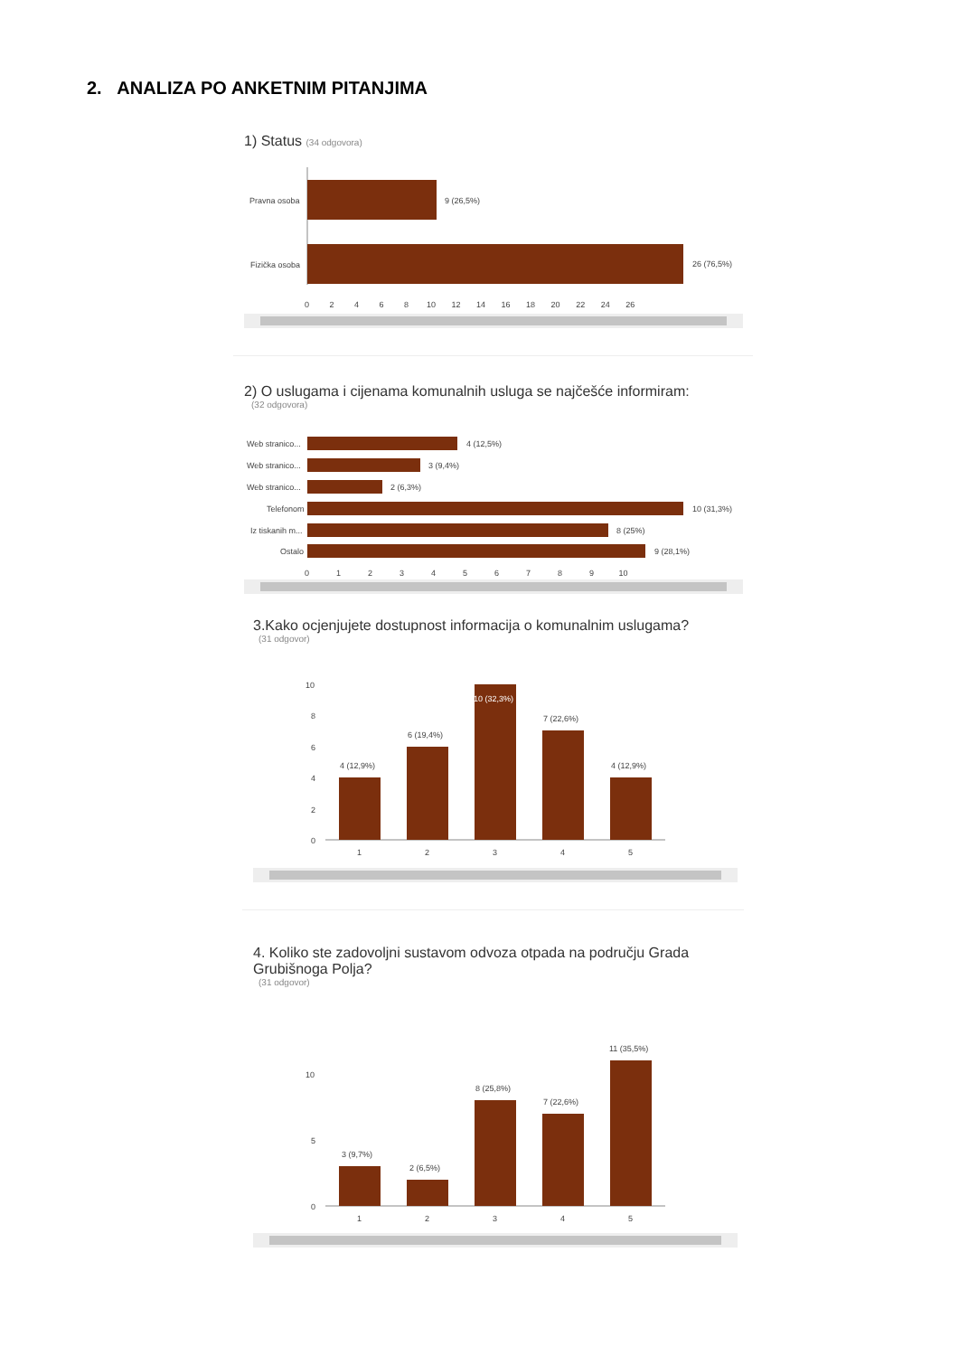2. ANALIZA PO ANKETNIM PITANJIMA
1) Status (34 odgovora)
Pravna osoba
Fizička osoba
9 (26,5%)
26 (76,5%)
0 2 4 6 8 10 12 14 16 18 20 22 24 26
2) O uslugama i cijenama komunalnih usluga se najčešće informiram:
(32 odgovora)
Web stranico...
4 (12,5%)
Web stranico...
3 (9,4%)
Web stranico...
2 (6,3%)
Telefonom
10 (31,3%)
Iz tiskanih m...
8 (25%)
Ostalo
9 (28,1%)
0 1 2 3 4 5 6 7 8 9 10
3.Kako ocjenjujete dostupnost informacija o komunalnim uslugama?
(31 odgovor)
10
8
6
4
2
0
4 (12,9%)
6 (19,4%)
10 (32,3%)
7 (22,6%)
4 (12,9%)
1
2
3
4
5
4. Koliko ste zadovoljni sustavom odvoza otpada na području Grada Grubišnoga Polja?
(31 odgovor)
10
5
0
3 (9,7%)
2 (6,5%)
8 (25,8%)
7 (22,6%)
11 (35,5%)
1
2
3
4
5